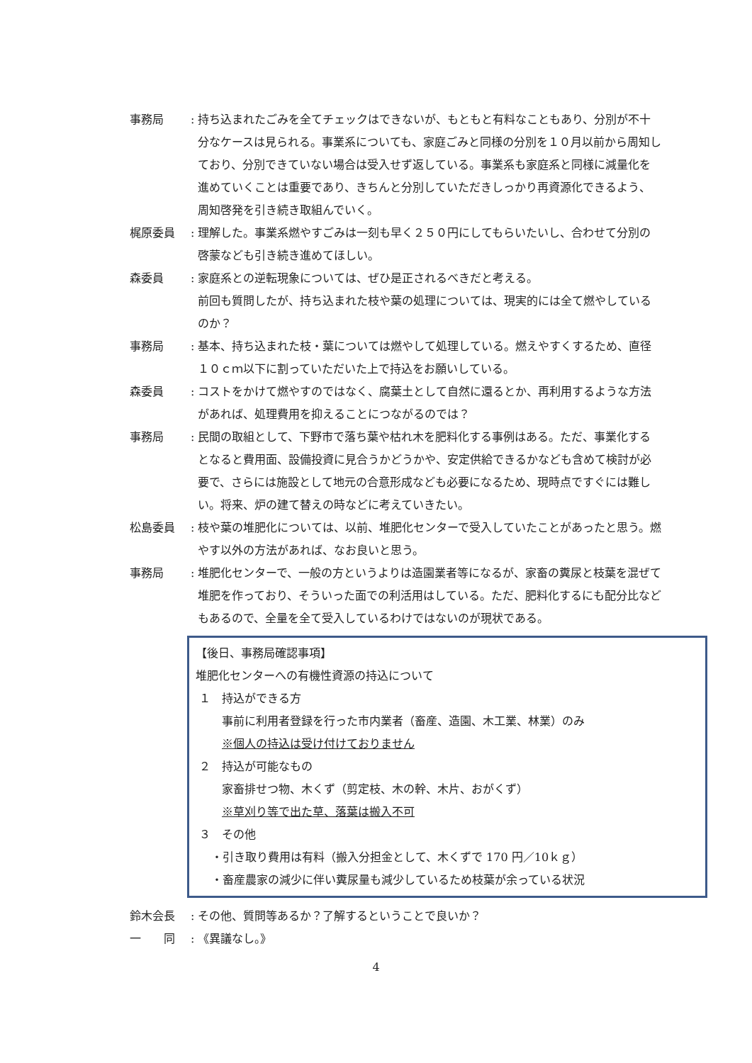事務局 : 持ち込まれたごみを全てチェックはできないが、もともと有料なこともあり、分別が不十分なケースは見られる。事業系についても、家庭ごみと同様の分別を１０月以前から周知しており、分別できていない場合は受入せず返している。事業系も家庭系と同様に減量化を進めていくことは重要であり、きちんと分別していただきしっかり再資源化できるよう、周知啓発を引き続き取組んでいく。
梶原委員 : 理解した。事業系燃やすごみは一刻も早く２５０円にしてもらいたいし、合わせて分別の啓蒙なども引き続き進めてほしい。
森委員 : 家庭系との逆転現象については、ぜひ是正されるべきだと考える。
前回も質問したが、持ち込まれた枝や葉の処理については、現実的には全て燃やしているのか？
事務局 : 基本、持ち込まれた枝・葉については燃やして処理している。燃えやすくするため、直径１０ｃｍ以下に割っていただいた上で持込をお願いしている。
森委員 : コストをかけて燃やすのではなく、腐葉土として自然に還るとか、再利用するような方法があれば、処理費用を抑えることにつながるのでは？
事務局 : 民間の取組として、下野市で落ち葉や枯れ木を肥料化する事例はある。ただ、事業化するとなると費用面、設備投資に見合うかどうかや、安定供給できるかなども含めて検討が必要で、さらには施設として地元の合意形成なども必要になるため、現時点ですぐには難しい。将来、炉の建て替えの時などに考えていきたい。
松島委員 : 枝や葉の堆肥化については、以前、堆肥化センターで受入していたことがあったと思う。燃やす以外の方法があれば、なお良いと思う。
事務局 : 堆肥化センターで、一般の方というよりは造園業者等になるが、家畜の糞尿と枝葉を混ぜて堆肥を作っており、そういった面での利活用はしている。ただ、肥料化するにも配分比などもあるので、全量を全て受入しているわけではないのが現状である。
【後日、事務局確認事項】
堆肥化センターへの有機性資源の持込について
１　持込ができる方
事前に利用者登録を行った市内業者（畜産、造園、木工業、林業）のみ
※個人の持込は受け付けておりません
２　持込が可能なもの
家畜排せつ物、木くず（剪定枝、木の幹、木片、おがくず）
※草刈り等で出た草、落葉は搬入不可
３　その他
・引き取り費用は有料（搬入分担金として、木くずで 170 円／10ｋｇ）
・畜産農家の減少に伴い糞尿量も減少しているため枝葉が余っている状況
鈴木会長 : その他、質問等あるか？了解するということで良いか？
一　　同 : 《異議なし。》
4